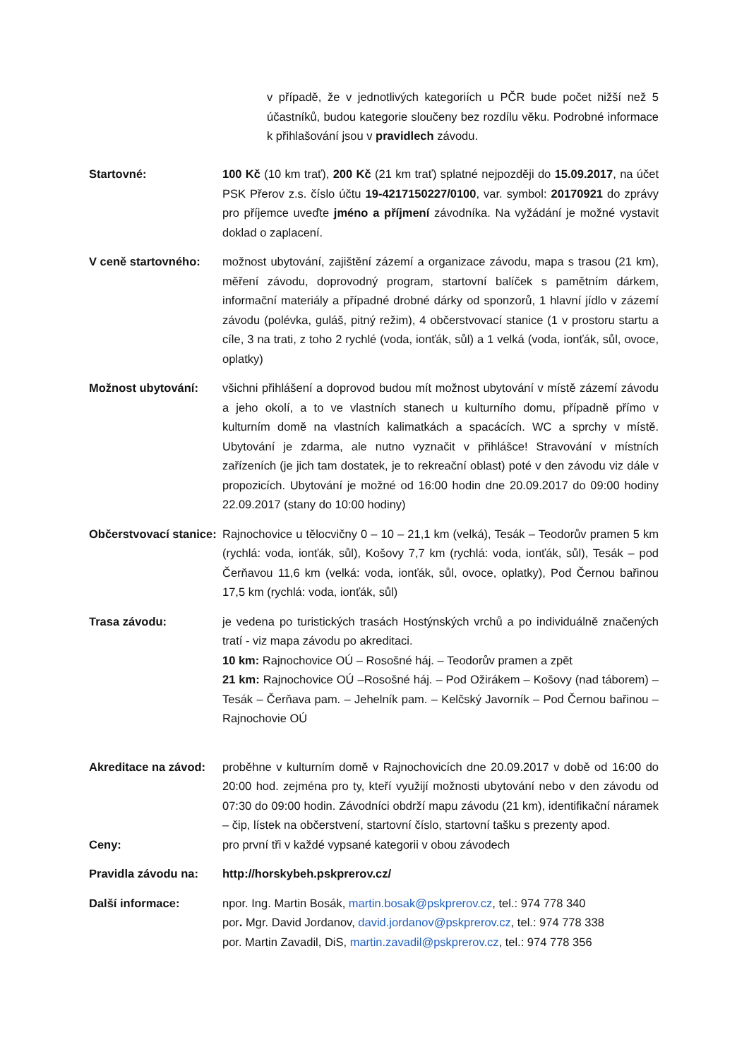v případě, že v jednotlivých kategoriích u PČR bude počet nižší než 5 účastníků, budou kategorie sloučeny bez rozdílu věku. Podrobné informace k přihlašování jsou v pravidlech závodu.
Startovné: 100 Kč (10 km trať), 200 Kč (21 km trať) splatné nejpozději do 15.09.2017, na účet PSK Přerov z.s. číslo účtu 19-4217150227/0100, var. symbol: 20170921 do zprávy pro příjemce uveďte jméno a příjmení závodníka. Na vyžádání je možné vystavit doklad o zaplacení.
V ceně startovného: možnost ubytování, zajištění zázemí a organizace závodu, mapa s trasou (21 km), měření závodu, doprovodný program, startovní balíček s pamětním dárkem, informační materiály a případné drobné dárky od sponzorů, 1 hlavní jídlo v zázemí závodu (polévka, guláš, pitný režim), 4 občerstvovací stanice (1 v prostoru startu a cíle, 3 na trati, z toho 2 rychlé (voda, ionťák, sůl) a 1 velká (voda, ionťák, sůl, ovoce, oplatky)
Možnost ubytování: všichni přihlášení a doprovod budou mít možnost ubytování v místě zázemí závodu a jeho okolí, a to ve vlastních stanech u kulturního domu, případně přímo v kulturním domě na vlastních kalimatkách a spacácích. WC a sprchy v místě. Ubytování je zdarma, ale nutno vyznačit v přihlášce! Stravování v místních zařízeních (je jich tam dostatek, je to rekreační oblast) poté v den závodu viz dále v propozicích. Ubytování je možné od 16:00 hodin dne 20.09.2017 do 09:00 hodiny 22.09.2017 (stany do 10:00 hodiny)
Občerstvovací stanice:
Rajnochovice u tělocvičny 0 – 10 – 21,1 km (velká), Tesák – Teodorův pramen 5 km (rychlá: voda, ionťák, sůl), Košovy 7,7 km (rychlá: voda, ionťák, sůl), Tesák – pod Čerňavou 11,6 km (velká: voda, ionťák, sůl, ovoce, oplatky), Pod Černou bařinou 17,5 km (rychlá: voda, ionťák, sůl)
Trasa závodu: je vedena po turistických trasách Hostýnských vrchů a po individuálně značených tratí - viz mapa závodu po akreditaci.
10 km: Rajnochovice OÚ – Rosošné háj. – Teodorův pramen a zpět
21 km: Rajnochovice OÚ –Rosošné háj. – Pod Ožirákem – Košovy (nad táborem) – Tesák – Čerňava pam. – Jehelník pam. – Kelčský Javorník – Pod Černou bařinou – Rajnochovie OÚ
Akreditace na závod:
proběhne v kulturním domě v Rajnochovicích dne 20.09.2017 v době od 16:00 do 20:00 hod. zejména pro ty, kteří využijí možnosti ubytování nebo v den závodu od 07:30 do 09:00 hodin. Závodníci obdrží mapu závodu (21 km), identifikační náramek – čip, lístek na občerstvení, startovní číslo, startovní tašku s prezenty apod.
Ceny: pro první tři v každé vypsané kategorii v obou závodech
Pravidla závodu na: http://horskybeh.pskprerov.cz/
Další informace: npor. Ing. Martin Bosák, martin.bosak@pskprerov.cz, tel.: 974 778 340
por. Mgr. David Jordanov, david.jordanov@pskprerov.cz, tel.: 974 778 338
por. Martin Zavadil, DiS, martin.zavadil@pskprerov.cz, tel.: 974 778 356